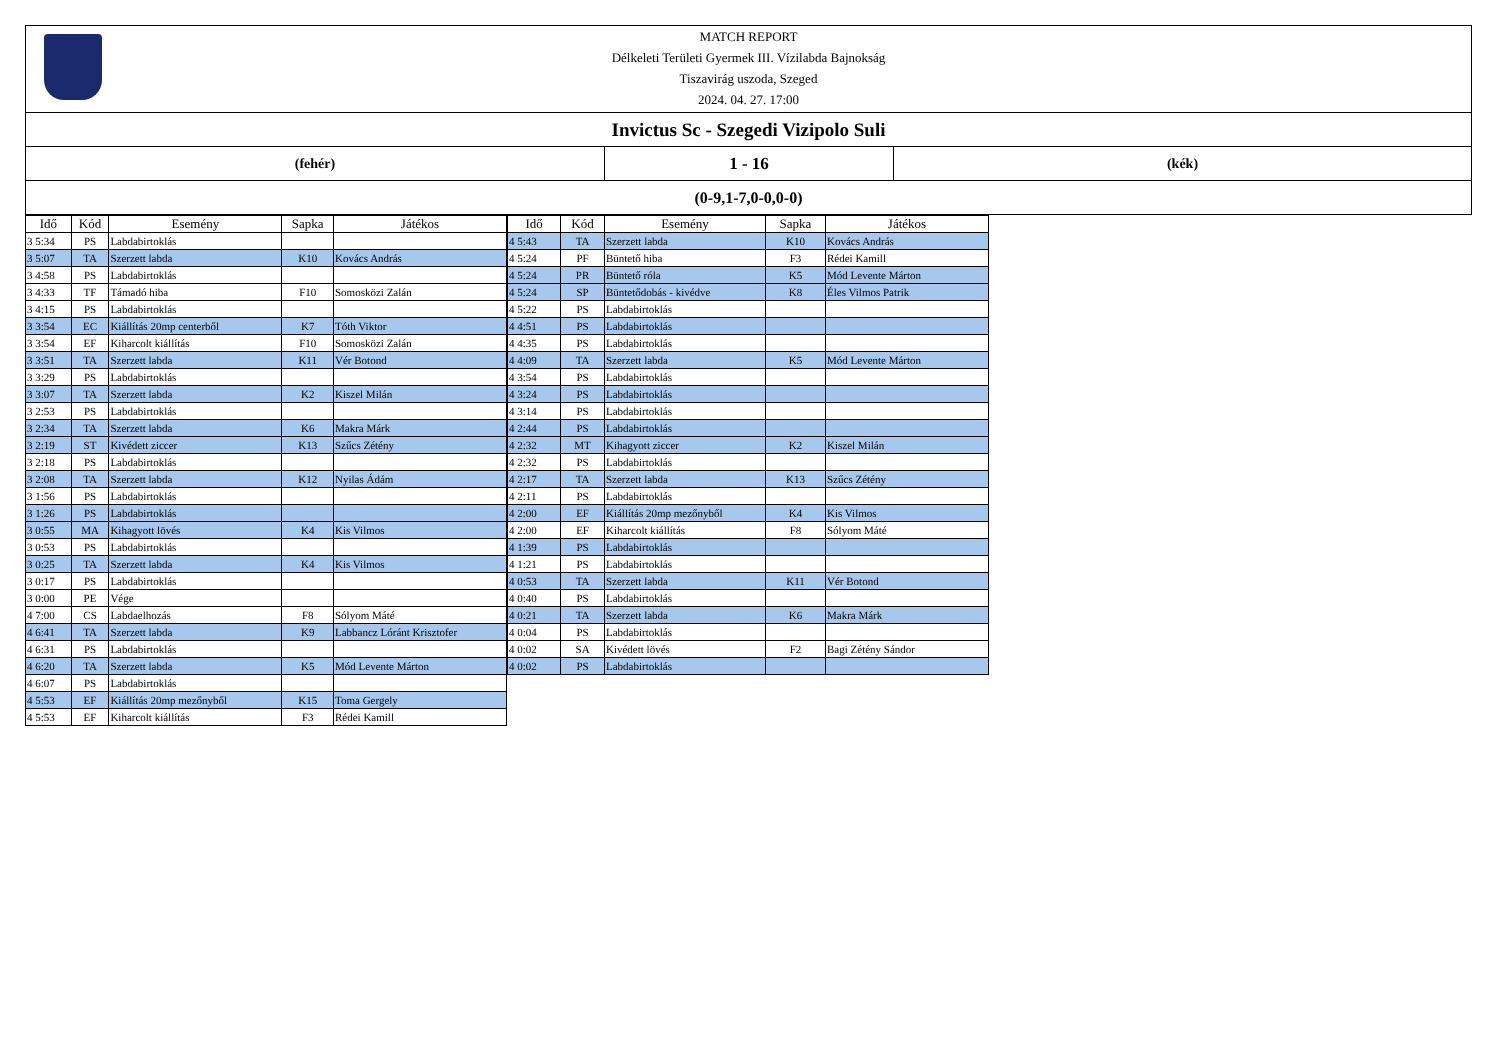MATCH REPORT
Délkeleti Területi Gyermek III. Vízilabda Bajnokság
Tiszavirág uszoda, Szeged
2024. 04. 27. 17:00
Invictus Sc - Szegedi Vizipolo Suli
(fehér)
1 - 16
(kék)
(0-9,1-7,0-0,0-0)
| Idő | Kód | Esemény | Sapka | Játékos |
| --- | --- | --- | --- | --- |
| 3 5:34 | PS | Labdabirtoklás | | |
| 3 5:07 | TA | Szerzett labda | K10 | Kovács András |
| 3 4:58 | PS | Labdabirtoklás | | |
| 3 4:33 | TF | Támadó hiba | F10 | Somosközi Zalán |
| 3 4:15 | PS | Labdabirtoklás | | |
| 3 3:54 | EC | Kiállítás 20mp centerből | K7 | Tóth Viktor |
| 3 3:54 | EF | Kiharcolt kiállítás | F10 | Somosközi Zalán |
| 3 3:51 | TA | Szerzett labda | K11 | Vér Botond |
| 3 3:29 | PS | Labdabirtoklás | | |
| 3 3:07 | TA | Szerzett labda | K2 | Kiszel Milán |
| 3 2:53 | PS | Labdabirtoklás | | |
| 3 2:34 | TA | Szerzett labda | K6 | Makra Márk |
| 3 2:19 | ST | Kivédett ziccer | K13 | Szűcs Zétény |
| 3 2:18 | PS | Labdabirtoklás | | |
| 3 2:08 | TA | Szerzett labda | K12 | Nyilas Ádám |
| 3 1:56 | PS | Labdabirtoklás | | |
| 3 1:26 | PS | Labdabirtoklás | | |
| 3 0:55 | MA | Kihagyott lövés | K4 | Kis Vilmos |
| 3 0:53 | PS | Labdabirtoklás | | |
| 3 0:25 | TA | Szerzett labda | K4 | Kis Vilmos |
| 3 0:17 | PS | Labdabirtoklás | | |
| 3 0:00 | PE | Vége | | |
| 4 7:00 | CS | Labdaelhozás | F8 | Sólyom Máté |
| 4 6:41 | TA | Szerzett labda | K9 | Labbancz Lóránt Krisztofer |
| 4 6:31 | PS | Labdabirtoklás | | |
| 4 6:20 | TA | Szerzett labda | K5 | Mód Levente Márton |
| 4 6:07 | PS | Labdabirtoklás | | |
| 4 5:53 | EF | Kiállítás 20mp mezőnyből | K15 | Toma Gergely |
| 4 5:53 | EF | Kiharcolt kiállítás | F3 | Rédei Kamill |
| Idő | Kód | Esemény | Sapka | Játékos |
| --- | --- | --- | --- | --- |
| 4 5:43 | TA | Szerzett labda | K10 | Kovács András |
| 4 5:24 | PF | Büntető hiba | F3 | Rédei Kamill |
| 4 5:24 | PR | Büntető róla | K5 | Mód Levente Márton |
| 4 5:24 | SP | Büntetődobás - kivédve | K8 | Éles Vilmos Patrik |
| 4 5:22 | PS | Labdabirtoklás | | |
| 4 4:51 | PS | Labdabirtoklás | | |
| 4 4:35 | PS | Labdabirtoklás | | |
| 4 4:09 | TA | Szerzett labda | K5 | Mód Levente Márton |
| 4 3:54 | PS | Labdabirtoklás | | |
| 4 3:24 | PS | Labdabirtoklás | | |
| 4 3:14 | PS | Labdabirtoklás | | |
| 4 2:44 | PS | Labdabirtoklás | | |
| 4 2:32 | MT | Kihagyott ziccer | K2 | Kiszel Milán |
| 4 2:32 | PS | Labdabirtoklás | | |
| 4 2:17 | TA | Szerzett labda | K13 | Szűcs Zétény |
| 4 2:11 | PS | Labdabirtoklás | | |
| 4 2:00 | EF | Kiállítás 20mp mezőnyből | K4 | Kis Vilmos |
| 4 2:00 | EF | Kiharcolt kiállítás | F8 | Sólyom Máté |
| 4 1:39 | PS | Labdabirtoklás | | |
| 4 1:21 | PS | Labdabirtoklás | | |
| 4 0:53 | TA | Szerzett labda | K11 | Vér Botond |
| 4 0:40 | PS | Labdabirtoklás | | |
| 4 0:21 | TA | Szerzett labda | K6 | Makra Márk |
| 4 0:04 | PS | Labdabirtoklás | | |
| 4 0:02 | SA | Kivédett lövés | F2 | Bagi Zétény Sándor |
| 4 0:02 | PS | Labdabirtoklás | | |